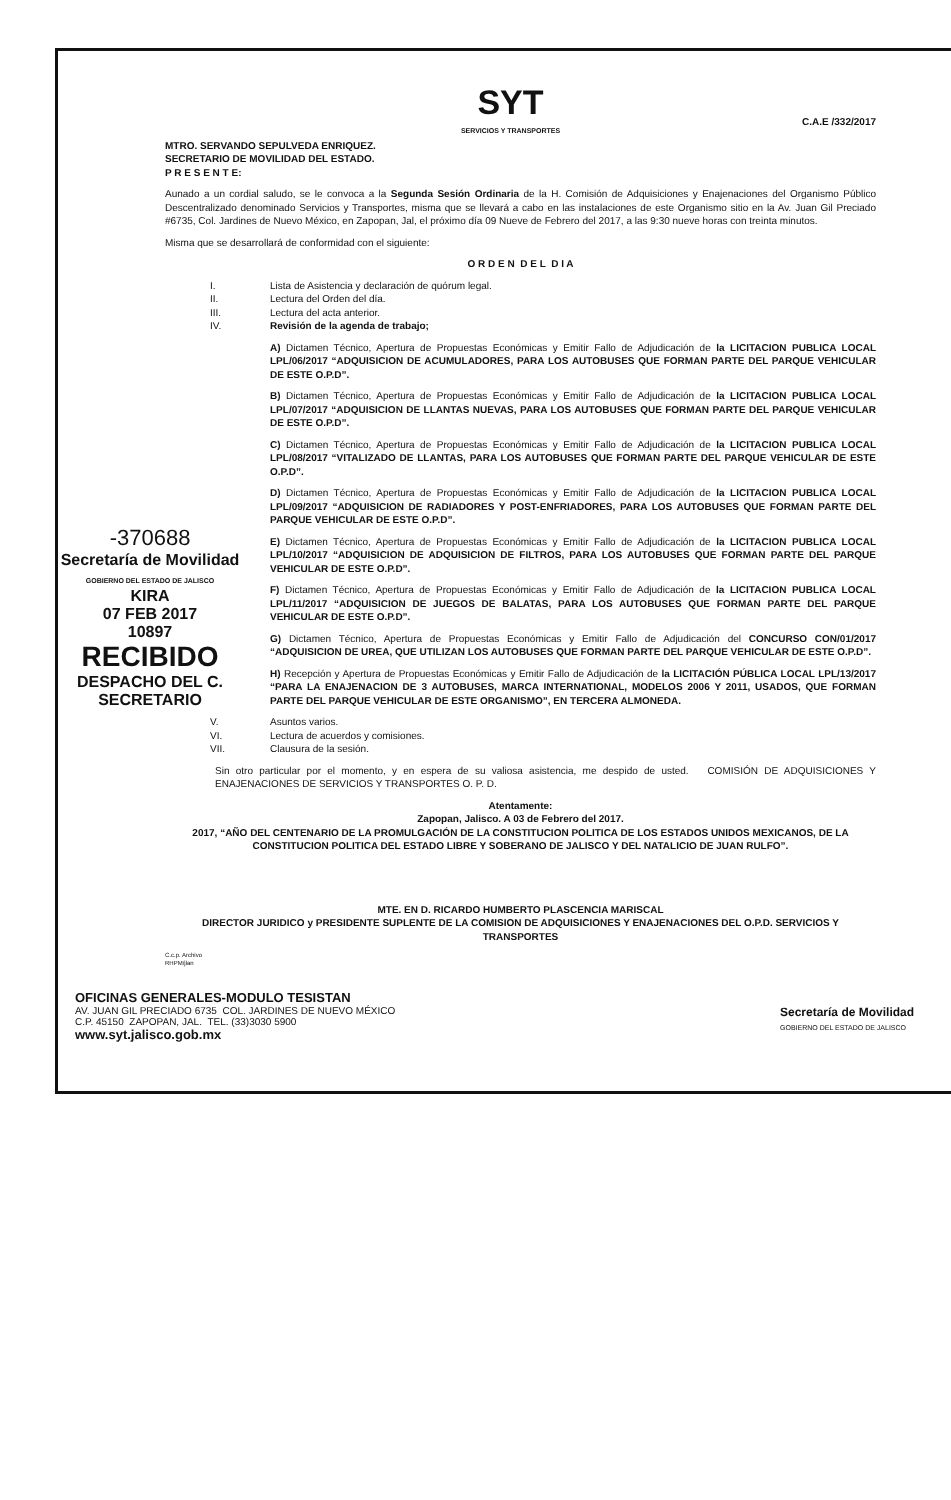SYT
SERVICIOS Y TRANSPORTES
C.A.E /332/2017
MTRO. SERVANDO SEPULVEDA ENRIQUEZ.
SECRETARIO DE MOVILIDAD DEL ESTADO.
P R E S E N T E:
Aunado a un cordial saludo, se le convoca a la Segunda Sesión Ordinaria de la H. Comisión de Adquisiciones y Enajenaciones del Organismo Público Descentralizado denominado Servicios y Transportes, misma que se llevará a cabo en las instalaciones de este Organismo sitio en la Av. Juan Gil Preciado #6735, Col. Jardines de Nuevo México, en Zapopan, Jal, el próximo día 09 Nueve de Febrero del 2017, a las 9:30 nueve horas con treinta minutos.
Misma que se desarrollará de conformidad con el siguiente:
O R D E N D E L D I A
I. Lista de Asistencia y declaración de quórum legal.
II. Lectura del Orden del día.
III. Lectura del acta anterior.
IV. Revisión de la agenda de trabajo;
A) Dictamen Técnico, Apertura de Propuestas Económicas y Emitir Fallo de Adjudicación de la LICITACION PUBLICA LOCAL LPL/06/2017 “ADQUISICION DE ACUMULADORES, PARA LOS AUTOBUSES QUE FORMAN PARTE DEL PARQUE VEHICULAR DE ESTE O.P.D”.
B) Dictamen Técnico, Apertura de Propuestas Económicas y Emitir Fallo de Adjudicación de la LICITACION PUBLICA LOCAL LPL/07/2017 “ADQUISICION DE LLANTAS NUEVAS, PARA LOS AUTOBUSES QUE FORMAN PARTE DEL PARQUE VEHICULAR DE ESTE O.P.D”.
C) Dictamen Técnico, Apertura de Propuestas Económicas y Emitir Fallo de Adjudicación de la LICITACION PUBLICA LOCAL LPL/08/2017 “VITALIZADO DE LLANTAS, PARA LOS AUTOBUSES QUE FORMAN PARTE DEL PARQUE VEHICULAR DE ESTE O.P.D”.
D) Dictamen Técnico, Apertura de Propuestas Económicas y Emitir Fallo de Adjudicación de la LICITACION PUBLICA LOCAL LPL/09/2017 “ADQUISICION DE RADIADORES Y POST-ENFRIADORES, PARA LOS AUTOBUSES QUE FORMAN PARTE DEL PARQUE VEHICULAR DE ESTE O.P.D”.
E) Dictamen Técnico, Apertura de Propuestas Económicas y Emitir Fallo de Adjudicación de la LICITACION PUBLICA LOCAL LPL/10/2017 “ADQUISICION DE ADQUISICION DE FILTROS, PARA LOS AUTOBUSES QUE FORMAN PARTE DEL PARQUE VEHICULAR DE ESTE O.P.D”.
F) Dictamen Técnico, Apertura de Propuestas Económicas y Emitir Fallo de Adjudicación de la LICITACION PUBLICA LOCAL LPL/11/2017 “ADQUISICION DE JUEGOS DE BALATAS, PARA LOS AUTOBUSES QUE FORMAN PARTE DEL PARQUE VEHICULAR DE ESTE O.P.D”.
G) Dictamen Técnico, Apertura de Propuestas Económicas y Emitir Fallo de Adjudicación del CONCURSO CON/01/2017 “ADQUISICION DE UREA, QUE UTILIZAN LOS AUTOBUSES QUE FORMAN PARTE DEL PARQUE VEHICULAR DE ESTE O.P.D”.
H) Recepción y Apertura de Propuestas Económicas y Emitir Fallo de Adjudicación de la LICITACIÓN PÚBLICA LOCAL LPL/13/2017 “PARA LA ENAJENACION DE 3 AUTOBUSES, MARCA INTERNATIONAL, MODELOS 2006 Y 2011, USADOS, QUE FORMAN PARTE DEL PARQUE VEHICULAR DE ESTE ORGANISMO”, EN TERCERA ALMONEDA.
V. Asuntos varios.
VI. Lectura de acuerdos y comisiones.
VII. Clausura de la sesión.
Sin otro particular por el momento, y en espera de su valiosa asistencia, me despido de usted. COMISIÓN DE ADQUISICIONES Y ENAJENACIONES DE SERVICIOS Y TRANSPORTES O. P. D.
Atentamente:
Zapopan, Jalisco. A 03 de Febrero del 2017.
2017, “AÑO DEL CENTENARIO DE LA PROMULGACIÓN DE LA CONSTITUCION POLITICA DE LOS ESTADOS UNIDOS MEXICANOS, DE LA CONSTITUCION POLITICA DEL ESTADO LIBRE Y SOBERANO DE JALISCO Y DEL NATALICIO DE JUAN RULFO”.
MTE. EN D. RICARDO HUMBERTO PLASCENCIA MARISCAL
DIRECTOR JURIDICO y PRESIDENTE SUPLENTE DE LA COMISION DE ADQUISICIONES Y ENAJENACIONES DEL O.P.D. SERVICIOS Y TRANSPORTES
C.c.p. Archivo
RHPM/jlan
-370688
Secretaría de Movilidad
GOBIERNO DEL ESTADO DE JALISCO
KIRA
07 FEB 2017
10897
RECIBIDO
DESPACHO DEL C. SECRETARIO
OFICINAS GENERALES-MODULO TESISTAN
AV. JUAN GIL PRECIADO 6735 COL. JARDINES DE NUEVO MÉXICO
C.P. 45150 ZAPOPAN, JAL. TEL. (33)3030 5900
www.syt.jalisco.gob.mx
Secretaría de Movilidad
GOBIERNO DEL ESTADO DE JALISCO